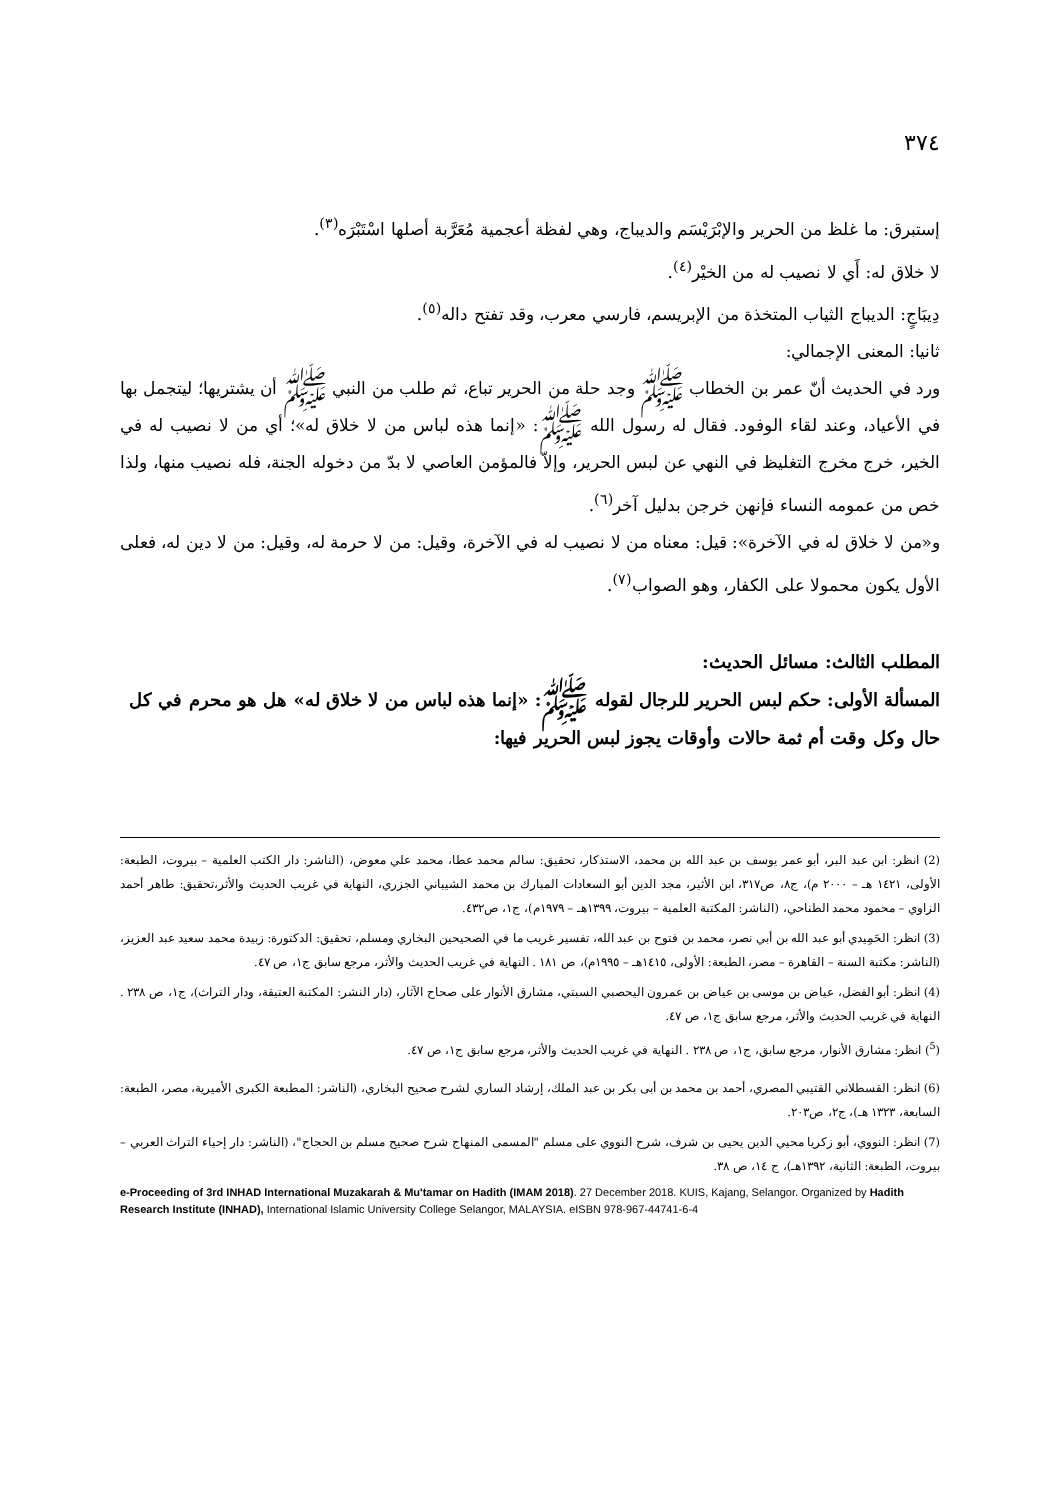٣٧٤
إستبرق: ما غلظ من الحرير والإبْرَيْسَم والديباج، وهي لفظة أعجمية مُعَرَّبة أصلها اسْتَبْرَه<sup>(٣)</sup>.
لا خلاق له: أَي لا نصيب له من الخيْر<sup>(٤)</sup>.
دِيبَاجٍ: الديباج الثياب المتخذة من الإبريسم، فارسي معرب، وقد تفتح داله<sup>(٥)</sup>.
ثانيا: المعنى الإجمالي:
ورد في الحديث أنّ عمر بن الخطاب ﷺ وجد حلة من الحرير تباع، ثم طلب من النبي ﷺ أن يشتريها؛ ليتجمل بها في الأعياد، وعند لقاء الوفود. فقال له رسول الله ﷺ: «إنما هذه لباس من لا خلاق له»؛ أي من لا نصيب له في الخير، خرج مخرج التغليظ في النهي عن لبس الحرير، وإلاّ فالمؤمن العاصي لا بدّ من دخوله الجنة، فله نصيب منها، ولذا خص من عمومه النساء فإنهن خرجن بدليل آخر<sup>(٦)</sup>.
و«من لا خلاق له في الآخرة»: قيل: معناه من لا نصيب له في الآخرة، وقيل: من لا حرمة له، وقيل: من لا دين له، فعلى الأول يكون محمولا على الكفار، وهو الصواب<sup>(٧)</sup>.
المطلب الثالث: مسائل الحديث:
المسألة الأولى: حكم لبس الحرير للرجال لقوله ﷺ: «إنما هذه لباس من لا خلاق له» هل هو محرم في كل حال وكل وقت أم ثمة حالات وأوقات يجوز لبس الحرير فيها:
(2) انظر: ابن عبد البر، أبو عمر يوسف بن عبد الله بن محمد، الاستذكار، تحقيق: سالم محمد عطا، محمد علي معوض، (الناشر: دار الكتب العلمية – بيروت، الطبعة: الأولى، ١٤٢١ هـ – ٢٠٠٠ م)، ج٨، ص٣١٧، ابن الأثير، مجد الدين أبو السعادات المبارك بن محمد الشيباني الجزري، النهاية في غريب الحديث والأثر،تحقيق: طاهر أحمد الزاوي – محمود محمد الطناحي، (الناشر: المكتبة العلمية – بيروت، ١٣٩٩هـ – ١٩٧٩م)، ج١، ص٤٣٢.
(3) انظر: الحَمِيدي أبو عبد الله بن أبي نصر، محمد بن فتوح بن عبد الله، تفسير غريب ما في الصحيحين البخاري ومسلم، تحقيق: الدكتورة: زبيدة محمد سعيد عبد العزيز، (الناشر: مكتبة السنة – القاهرة – مصر، الطبعة: الأولى، ١٤١٥هـ – ١٩٩٥م)، ص ١٨١ . النهاية في غريب الحديث والأثر، مرجع سابق ج١، ص ٤٧.
(4) انظر: أبو الفضل، عياض بن موسى بن عياض بن عمرون اليحصبي السبتي، مشارق الأنوار على صحاح الآثار، (دار النشر: المكتبة العتيقة، ودار التراث)، ج١، ص ٢٣٨ . النهاية في غريب الحديث والأثر، مرجع سابق ج١، ص ٤٧.
(<sup>5</sup>) انظر: مشارق الأنوار، مرجع سابق، ج١، ص ٢٣٨ . النهاية في غريب الحديث والأثر، مرجع سابق ج١، ص ٤٧.
(6) انظر: القسطلاني القتيبي المصري، أحمد بن محمد بن أبى بكر بن عبد الملك، إرشاد الساري لشرح صحيح البخاري، (الناشر: المطبعة الكبرى الأميرية، مصر، الطبعة: السابعة، ١٣٢٣ هـ)، ج٢، ص٢٠٣.
(7) انظر: النووي، أبو زكريا محيي الدين يحيى بن شرف، شرح النووي على مسلم "المسمى المنهاج شرح صحيح مسلم بن الحجاج"، (الناشر: دار إحياء التراث العربي – بيروت، الطبعة: الثانية، ١٣٩٢هـ)، ج ١٤، ص ٣٨.
e-Proceeding of 3rd INHAD International Muzakarah & Mu'tamar on Hadith (IMAM 2018). 27 December 2018. KUIS, Kajang, Selangor. Organized by Hadith Research Institute (INHAD), International Islamic University College Selangor, MALAYSIA. eISBN 978-967-44741-6-4